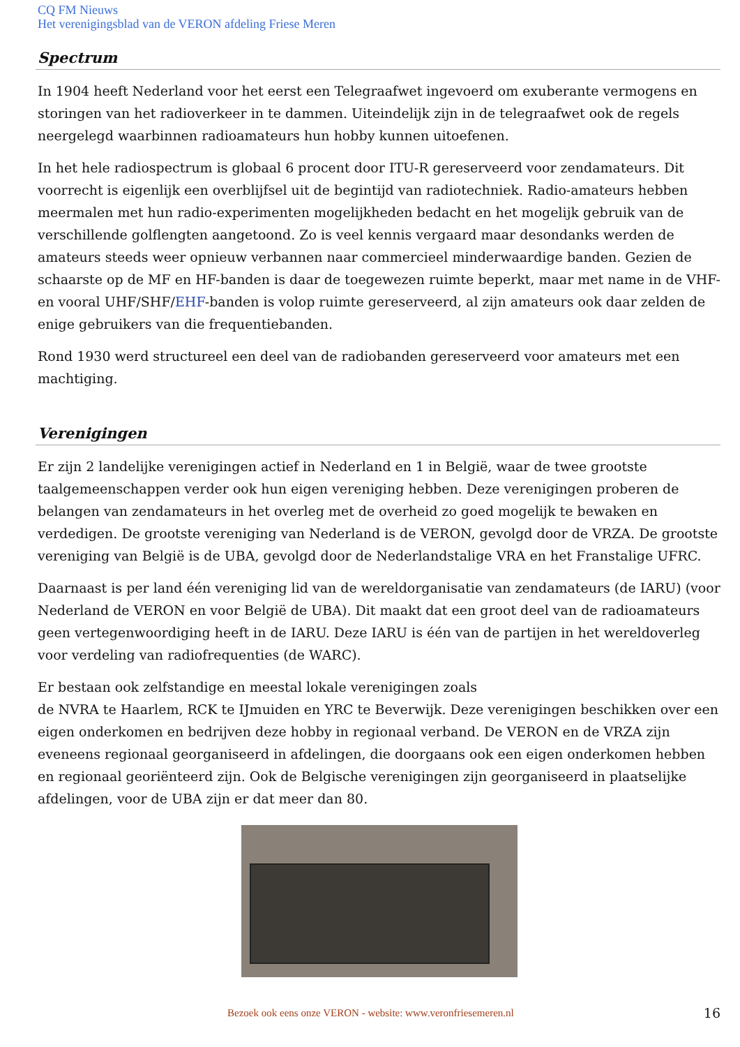CQ FM Nieuws
Het verenigingsblad van de VERON afdeling Friese Meren
Spectrum
In 1904 heeft Nederland voor het eerst een Telegraafwet ingevoerd om exuberante vermogens en storingen van het radioverkeer in te dammen. Uiteindelijk zijn in de telegraafwet ook de regels neergelegd waarbinnen radioamateurs hun hobby kunnen uitoefenen.
In het hele radiospectrum is globaal 6 procent door ITU-R gereserveerd voor zendamateurs. Dit voorrecht is eigenlijk een overblijfsel uit de begintijd van radiotechniek. Radio-amateurs hebben meermalen met hun radio-experimenten mogelijkheden bedacht en het mogelijk gebruik van de verschillende golflengten aangetoond. Zo is veel kennis vergaard maar desondanks werden de amateurs steeds weer opnieuw verbannen naar commercieel minderwaardige banden. Gezien de schaarste op de MF en HF-banden is daar de toegewezen ruimte beperkt, maar met name in de VHF- en vooral UHF/SHF/EHF-banden is volop ruimte gereserveerd, al zijn amateurs ook daar zelden de enige gebruikers van die frequentiebanden.
Rond 1930 werd structureel een deel van de radiobanden gereserveerd voor amateurs met een machtiging.
Verenigingen
Er zijn 2 landelijke verenigingen actief in Nederland en 1 in België, waar de twee grootste taalgemeenschappen verder ook hun eigen vereniging hebben. Deze verenigingen proberen de belangen van zendamateurs in het overleg met de overheid zo goed mogelijk te bewaken en verdedigen. De grootste vereniging van Nederland is de VERON, gevolgd door de VRZA. De grootste vereniging van België is de UBA, gevolgd door de Nederlandstalige VRA en het Franstalige UFRC.
Daarnaast is per land één vereniging lid van de wereldorganisatie van zendamateurs (de IARU) (voor Nederland de VERON en voor België de UBA). Dit maakt dat een groot deel van de radioamateurs geen vertegenwoordiging heeft in de IARU. Deze IARU is één van de partijen in het wereldoverleg voor verdeling van radiofrequenties (de WARC).
Er bestaan ook zelfstandige en meestal lokale verenigingen zoals
de NVRA te Haarlem, RCK te IJmuiden en YRC te Beverwijk. Deze verenigingen beschikken over een eigen onderkomen en bedrijven deze hobby in regionaal verband. De VERON en de VRZA zijn eveneens regionaal georganiseerd in afdelingen, die doorgaans ook een eigen onderkomen hebben en regionaal georiënteerd zijn. Ook de Belgische verenigingen zijn georganiseerd in plaatselijke afdelingen, voor de UBA zijn er dat meer dan 80.
Bezoek ook eens onze VERON - website: www.veronfriesemeren.nl
16